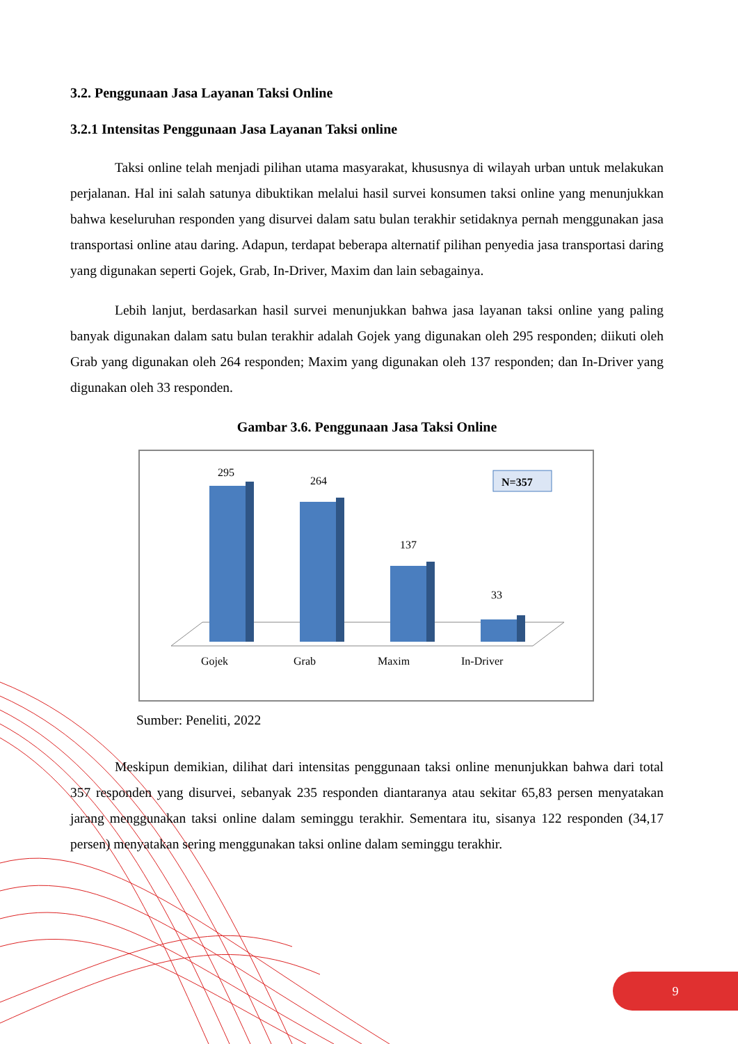3.2. Penggunaan Jasa Layanan Taksi Online
3.2.1 Intensitas Penggunaan Jasa Layanan Taksi online
Taksi online telah menjadi pilihan utama masyarakat, khususnya di wilayah urban untuk melakukan perjalanan. Hal ini salah satunya dibuktikan melalui hasil survei konsumen taksi online yang menunjukkan bahwa keseluruhan responden yang disurvei dalam satu bulan terakhir setidaknya pernah menggunakan jasa transportasi online atau daring. Adapun, terdapat beberapa alternatif pilihan penyedia jasa transportasi daring yang digunakan seperti Gojek, Grab, In-Driver, Maxim dan lain sebagainya.
Lebih lanjut, berdasarkan hasil survei menunjukkan bahwa jasa layanan taksi online yang paling banyak digunakan dalam satu bulan terakhir adalah Gojek yang digunakan oleh 295 responden; diikuti oleh Grab yang digunakan oleh 264 responden; Maxim yang digunakan oleh 137 responden; dan In-Driver yang digunakan oleh 33 responden.
Gambar 3.6. Penggunaan Jasa Taksi Online
295
264
137
33
Gojek
Grab
Maxim
In-Driver
N=357
Sumber: Peneliti, 2022
Meskipun demikian, dilihat dari intensitas penggunaan taksi online menunjukkan bahwa dari total 357 responden yang disurvei, sebanyak 235 responden diantaranya atau sekitar 65,83 persen menyatakan jarang menggunakan taksi online dalam seminggu terakhir. Sementara itu, sisanya 122 responden (34,17 persen) menyatakan sering menggunakan taksi online dalam seminggu terakhir.
9